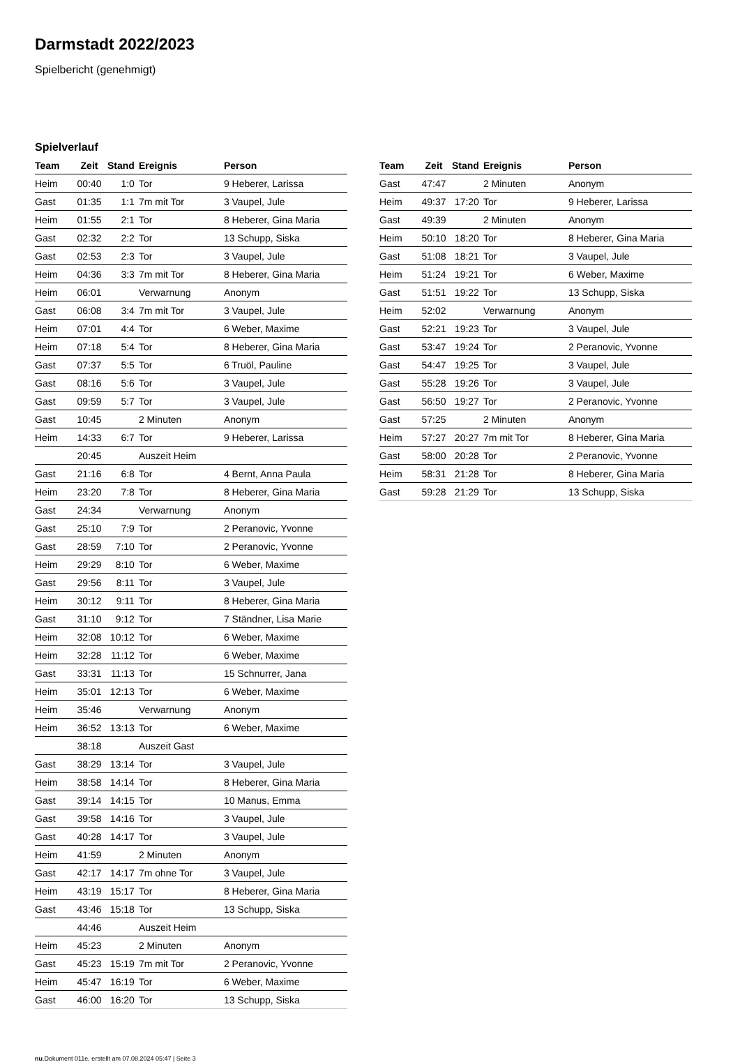Darmstadt 2022/2023
Spielbericht (genehmigt)
Spielverlauf
| Team | Zeit | Stand | Ereignis | Person |
| --- | --- | --- | --- | --- |
| Heim | 00:40 | 1:0 | Tor | 9 Heberer, Larissa |
| Gast | 01:35 | 1:1 | 7m mit Tor | 3 Vaupel, Jule |
| Heim | 01:55 | 2:1 | Tor | 8 Heberer, Gina Maria |
| Gast | 02:32 | 2:2 | Tor | 13 Schupp, Siska |
| Gast | 02:53 | 2:3 | Tor | 3 Vaupel, Jule |
| Heim | 04:36 | 3:3 | 7m mit Tor | 8 Heberer, Gina Maria |
| Heim | 06:01 | | Verwarnung | Anonym |
| Gast | 06:08 | 3:4 | 7m mit Tor | 3 Vaupel, Jule |
| Heim | 07:01 | 4:4 | Tor | 6 Weber, Maxime |
| Heim | 07:18 | 5:4 | Tor | 8 Heberer, Gina Maria |
| Gast | 07:37 | 5:5 | Tor | 6 Truöl, Pauline |
| Gast | 08:16 | 5:6 | Tor | 3 Vaupel, Jule |
| Gast | 09:59 | 5:7 | Tor | 3 Vaupel, Jule |
| Gast | 10:45 | | 2 Minuten | Anonym |
| Heim | 14:33 | 6:7 | Tor | 9 Heberer, Larissa |
| | 20:45 | | Auszeit Heim | |
| Gast | 21:16 | 6:8 | Tor | 4 Bernt, Anna Paula |
| Heim | 23:20 | 7:8 | Tor | 8 Heberer, Gina Maria |
| Gast | 24:34 | | Verwarnung | Anonym |
| Gast | 25:10 | 7:9 | Tor | 2 Peranovic, Yvonne |
| Gast | 28:59 | 7:10 | Tor | 2 Peranovic, Yvonne |
| Heim | 29:29 | 8:10 | Tor | 6 Weber, Maxime |
| Gast | 29:56 | 8:11 | Tor | 3 Vaupel, Jule |
| Heim | 30:12 | 9:11 | Tor | 8 Heberer, Gina Maria |
| Gast | 31:10 | 9:12 | Tor | 7 Ständner, Lisa Marie |
| Heim | 32:08 | 10:12 | Tor | 6 Weber, Maxime |
| Heim | 32:28 | 11:12 | Tor | 6 Weber, Maxime |
| Gast | 33:31 | 11:13 | Tor | 15 Schnurrer, Jana |
| Heim | 35:01 | 12:13 | Tor | 6 Weber, Maxime |
| Heim | 35:46 | | Verwarnung | Anonym |
| Heim | 36:52 | 13:13 | Tor | 6 Weber, Maxime |
| | 38:18 | | Auszeit Gast | |
| Gast | 38:29 | 13:14 | Tor | 3 Vaupel, Jule |
| Heim | 38:58 | 14:14 | Tor | 8 Heberer, Gina Maria |
| Gast | 39:14 | 14:15 | Tor | 10 Manus, Emma |
| Gast | 39:58 | 14:16 | Tor | 3 Vaupel, Jule |
| Gast | 40:28 | 14:17 | Tor | 3 Vaupel, Jule |
| Heim | 41:59 | | 2 Minuten | Anonym |
| Gast | 42:17 | 14:17 | 7m ohne Tor | 3 Vaupel, Jule |
| Heim | 43:19 | 15:17 | Tor | 8 Heberer, Gina Maria |
| Gast | 43:46 | 15:18 | Tor | 13 Schupp, Siska |
| | 44:46 | | Auszeit Heim | |
| Heim | 45:23 | | 2 Minuten | Anonym |
| Gast | 45:23 | 15:19 | 7m mit Tor | 2 Peranovic, Yvonne |
| Heim | 45:47 | 16:19 | Tor | 6 Weber, Maxime |
| Gast | 46:00 | 16:20 | Tor | 13 Schupp, Siska |
| Team | Zeit | Stand | Ereignis | Person |
| --- | --- | --- | --- | --- |
| Gast | 47:47 | | 2 Minuten | Anonym |
| Heim | 49:37 | 17:20 | Tor | 9 Heberer, Larissa |
| Gast | 49:39 | | 2 Minuten | Anonym |
| Heim | 50:10 | 18:20 | Tor | 8 Heberer, Gina Maria |
| Gast | 51:08 | 18:21 | Tor | 3 Vaupel, Jule |
| Heim | 51:24 | 19:21 | Tor | 6 Weber, Maxime |
| Gast | 51:51 | 19:22 | Tor | 13 Schupp, Siska |
| Heim | 52:02 | | Verwarnung | Anonym |
| Gast | 52:21 | 19:23 | Tor | 3 Vaupel, Jule |
| Gast | 53:47 | 19:24 | Tor | 2 Peranovic, Yvonne |
| Gast | 54:47 | 19:25 | Tor | 3 Vaupel, Jule |
| Gast | 55:28 | 19:26 | Tor | 3 Vaupel, Jule |
| Gast | 56:50 | 19:27 | Tor | 2 Peranovic, Yvonne |
| Gast | 57:25 | | 2 Minuten | Anonym |
| Heim | 57:27 | 20:27 | 7m mit Tor | 8 Heberer, Gina Maria |
| Gast | 58:00 | 20:28 | Tor | 2 Peranovic, Yvonne |
| Heim | 58:31 | 21:28 | Tor | 8 Heberer, Gina Maria |
| Gast | 59:28 | 21:29 | Tor | 13 Schupp, Siska |
nu.Dokument 011e, erstellt am 07.08.2024 05:47 | Seite 3